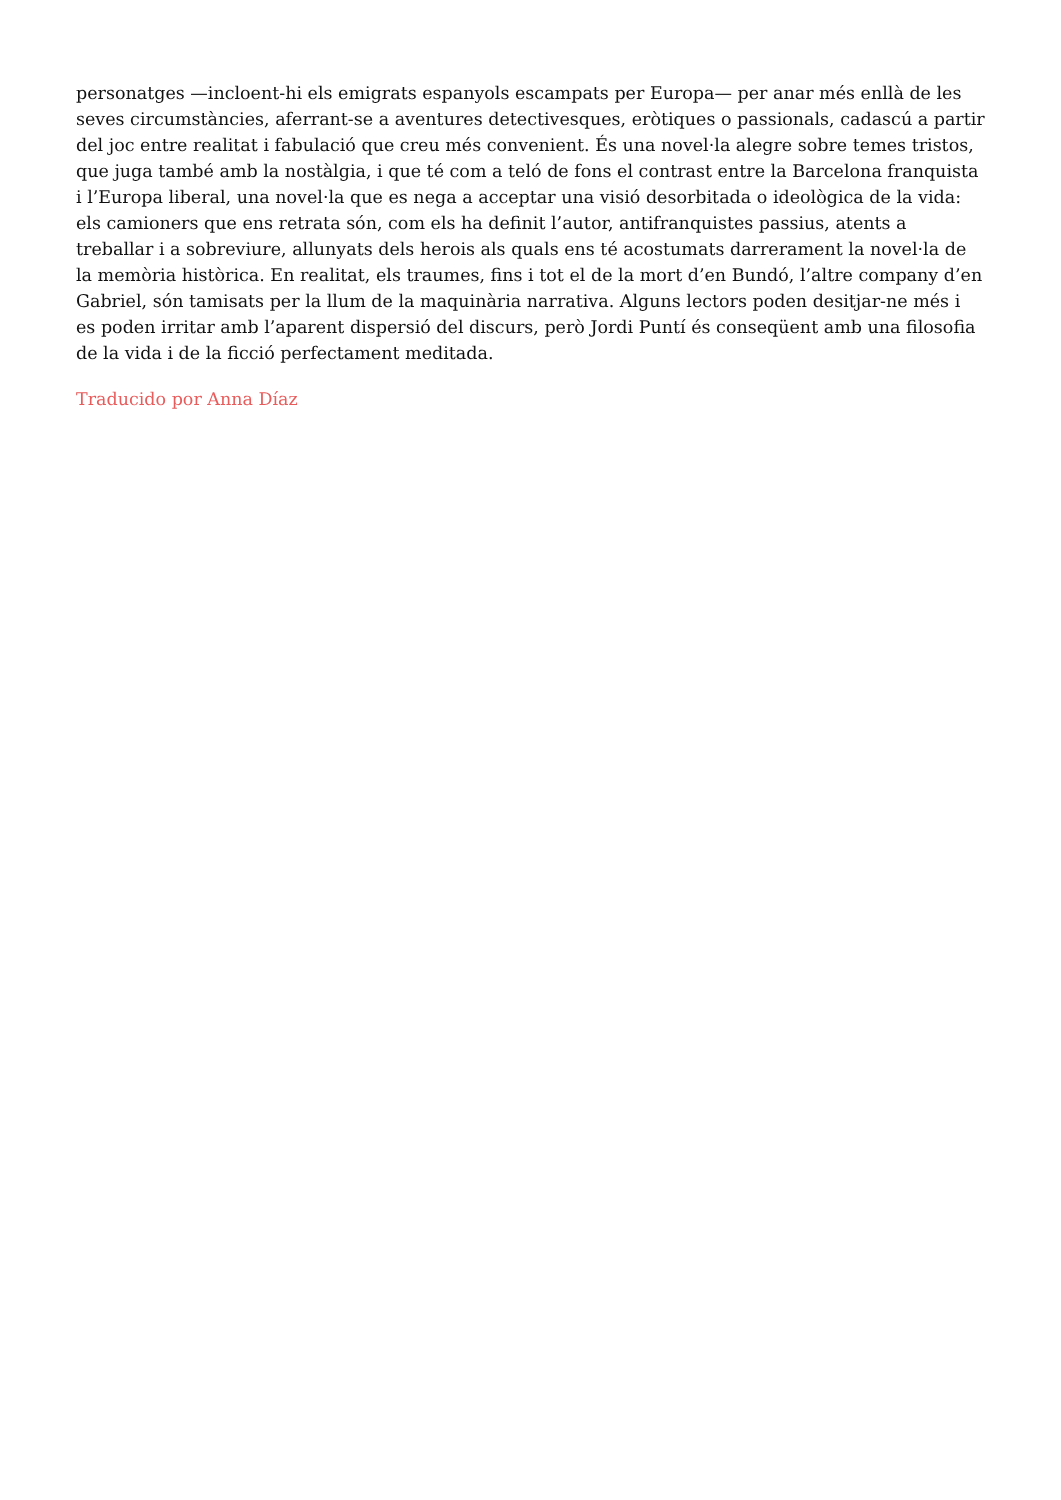personatges —incloent-hi els emigrats espanyols escampats per Europa— per anar més enllà de les seves circumstàncies, aferrant-se a aventures detectivesques, eròtiques o passionals, cadascú a partir del joc entre realitat i fabulació que creu més convenient. És una novel·la alegre sobre temes tristos, que juga també amb la nostàlgia, i que té com a teló de fons el contrast entre la Barcelona franquista i l’Europa liberal, una novel·la que es nega a acceptar una visió desorbitada o ideològica de la vida: els camioners que ens retrata són, com els ha definit l’autor, antifranquistes passius, atents a treballar i a sobreviure, allunyats dels herois als quals ens té acostumats darrerament la novel·la de la memòria històrica. En realitat, els traumes, fins i tot el de la mort d’en Bundó, l’altre company d’en Gabriel, són tamisats per la llum de la maquinària narrativa. Alguns lectors poden desitjar-ne més i es poden irritar amb l’aparent dispersió del discurs, però Jordi Puntí és conseqüent amb una filosofia de la vida i de la ficció perfectament meditada.
Traducido por Anna Díaz